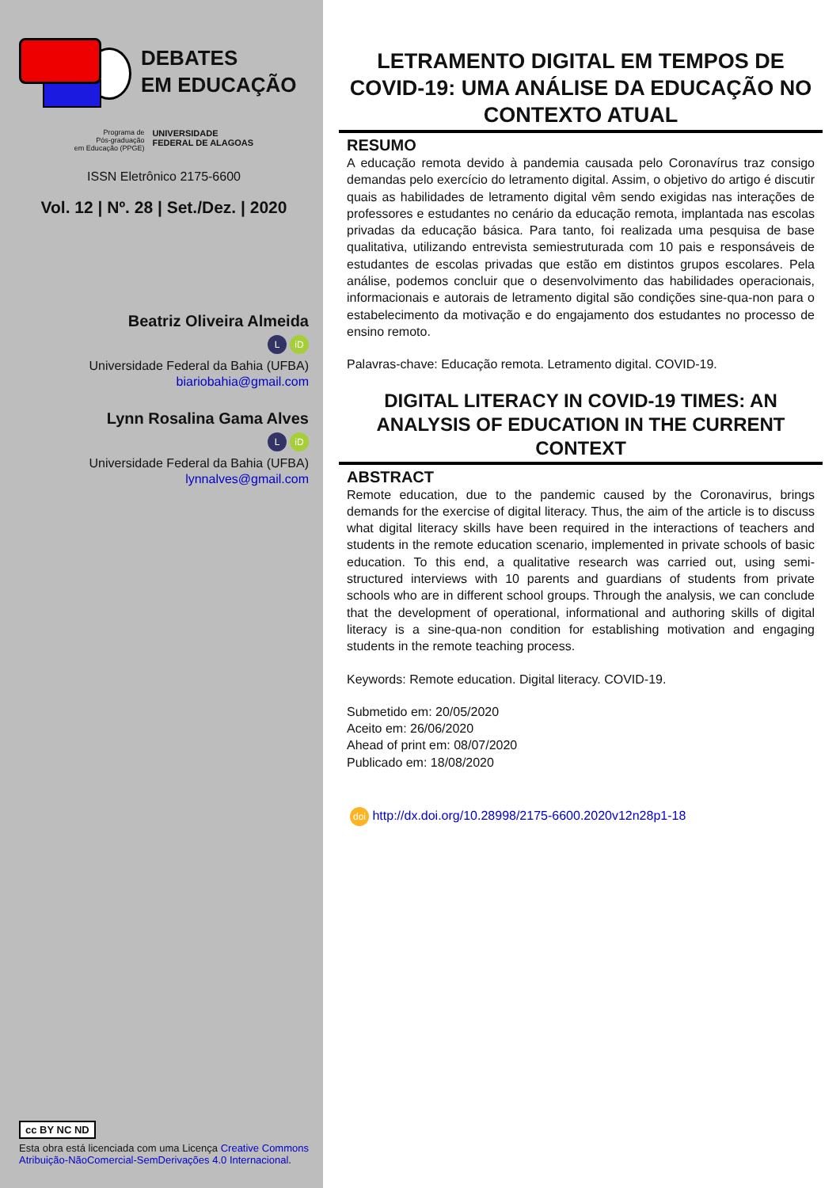DEBATES
EM EDUCAÇÃO
Programa de
Pós-graduação
em Educação (PPGE)
UNIVERSIDADE
FEDERAL DE ALAGOAS
ISSN Eletrônico 2175-6600
Vol. 12 | Nº. 28 | Set./Dez. | 2020
Beatriz Oliveira Almeida
LiD
Universidade Federal da Bahia (UFBA)
biariobahia@gmail.com
Lynn Rosalina Gama Alves
LiD
Universidade Federal da Bahia (UFBA)
lynnalves@gmail.com
cc BY NC ND
Esta obra está licenciada com uma Licença Creative Commons Atribuição-NãoComercial-SemDerivações 4.0 Internacional.
LETRAMENTO DIGITAL EM TEMPOS DE COVID-19: UMA ANÁLISE DA EDUCAÇÃO NO CONTEXTO ATUAL
RESUMO
A educação remota devido à pandemia causada pelo Coronavírus traz consigo demandas pelo exercício do letramento digital. Assim, o objetivo do artigo é discutir quais as habilidades de letramento digital vêm sendo exigidas nas interações de professores e estudantes no cenário da educação remota, implantada nas escolas privadas da educação básica. Para tanto, foi realizada uma pesquisa de base qualitativa, utilizando entrevista semiestruturada com 10 pais e responsáveis de estudantes de escolas privadas que estão em distintos grupos escolares. Pela análise, podemos concluir que o desenvolvimento das habilidades operacionais, informacionais e autorais de letramento digital são condições sine-qua-non para o estabelecimento da motivação e do engajamento dos estudantes no processo de ensino remoto.
Palavras-chave: Educação remota. Letramento digital. COVID-19.
DIGITAL LITERACY IN COVID-19 TIMES: AN ANALYSIS OF EDUCATION IN THE CURRENT CONTEXT
ABSTRACT
Remote education, due to the pandemic caused by the Coronavirus, brings demands for the exercise of digital literacy. Thus, the aim of the article is to discuss what digital literacy skills have been required in the interactions of teachers and students in the remote education scenario, implemented in private schools of basic education. To this end, a qualitative research was carried out, using semi-structured interviews with 10 parents and guardians of students from private schools who are in different school groups. Through the analysis, we can conclude that the development of operational, informational and authoring skills of digital literacy is a sine-qua-non condition for establishing motivation and engaging students in the remote teaching process.
Keywords: Remote education. Digital literacy. COVID-19.
Submetido em: 20/05/2020
Aceito em: 26/06/2020
Ahead of print em: 08/07/2020
Publicado em: 18/08/2020
doi http://dx.doi.org/10.28998/2175-6600.2020v12n28p1-18